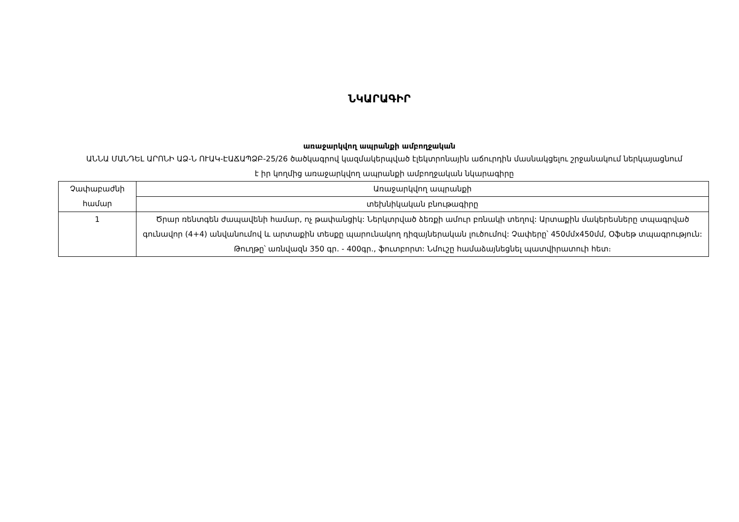ՆԿԱՐԱԳԻՐ
առաջարկվող ապրանքի ամբողջական
ԱՆՆԱ ՄԱՆԴԵԼ ԱՐՈՆԻ ԱՁ-Ն ՈՒԱԿ-ԷԱՃԱՊՁԲ-25/26 ծածկագրով կազմակերպված էլեկտրոնային աճուրդին մասնակցելու շրջանակում ներկայացնում է իր կողմից առաջարկվող ապրանքի ամբողջական նկարագիրը
| Չափաբաժնի համար | Առաջարկվող ապրանքի |
| | տեխնիկական բնութագիրը |
| 1 | Ծրար ռենտգեն ժապավենի համար, ոչ թափանցիկ: Ներկտրված ձեռքի ամուր բռնակի տեղով: Արտաքին մակերեսները տպագրված գունավոր (4+4) անվանումով և արտաքին տեսքը պարունակող դիզայներական լուծումով: Չափերը՝ 450մմx450մմ, Օֆսեթ տպագրություն: Թուղթը՝ առնվազն 350 գր. - 400գր., ֆուտբորտ: Նմուշը համաձայնեցնել պատվիրատուի հետ։ |